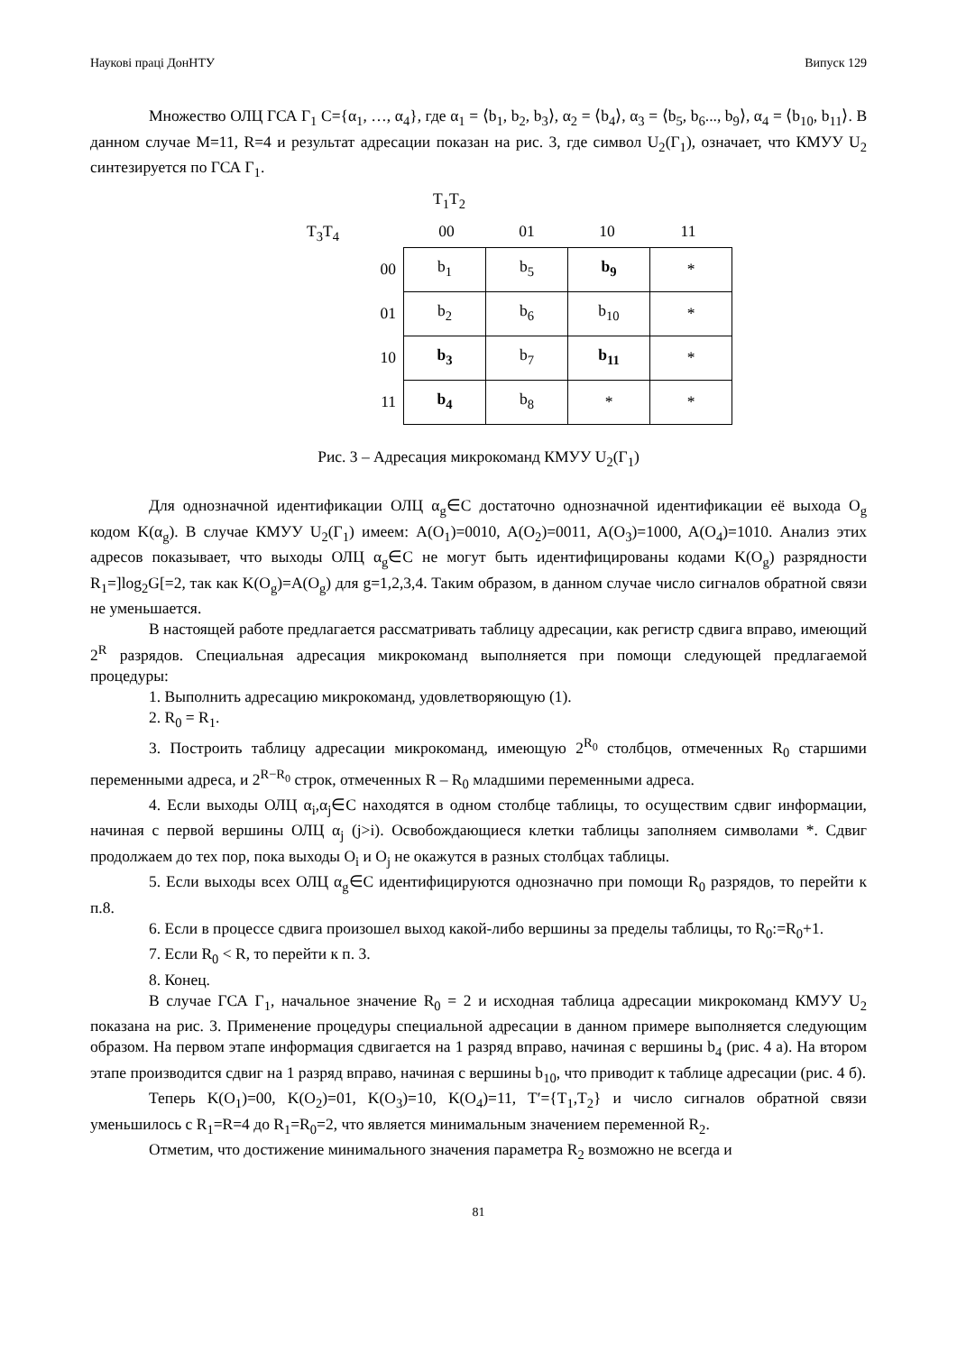Наукові праці ДонНТУ Випуск 129
Множество ОЛЦ ГСА Г<sub>1</sub> C={α<sub>1</sub>, …, α<sub>4</sub>}, где α<sub>1</sub> = ⟨b<sub>1</sub>, b<sub>2</sub>, b<sub>3</sub>⟩, α<sub>2</sub> = ⟨b<sub>4</sub>⟩, α<sub>3</sub> = ⟨b<sub>5</sub>, b<sub>6</sub>..., b<sub>9</sub>⟩, α<sub>4</sub> = ⟨b<sub>10</sub>, b<sub>11</sub>⟩. В данном случае M=11, R=4 и результат адресации показан на рис. 3, где символ U<sub>2</sub>(Г<sub>1</sub>), означает, что КМУУ U<sub>2</sub> синтезируется по ГСА Г<sub>1</sub>.
T<sub>1</sub>T<sub>2</sub>
T<sub>3</sub>T<sub>4</sub> 00 01 10 11
| 00 | b<sub>1</sub> | b<sub>5</sub> | b<sub>9</sub> | * |
| 01 | b<sub>2</sub> | b<sub>6</sub> | b<sub>10</sub> | * |
| 10 | b<sub>3</sub> | b<sub>7</sub> | b<sub>11</sub> | * |
| 11 | b<sub>4</sub> | b<sub>8</sub> | * | * |
Рис. 3 – Адресация микрокоманд КМУУ U<sub>2</sub>(Г<sub>1</sub>)
Для однозначной идентификации ОЛЦ α<sub>g</sub>∈C достаточно однозначной идентификации её выхода O<sub>g</sub> кодом K(α<sub>g</sub>). В случае КМУУ U<sub>2</sub>(Г<sub>1</sub>) имеем: A(O<sub>1</sub>)=0010, A(O<sub>2</sub>)=0011, A(O<sub>3</sub>)=1000, A(O<sub>4</sub>)=1010. Анализ этих адресов показывает, что выходы ОЛЦ α<sub>g</sub>∈C не могут быть идентифицированы кодами K(O<sub>g</sub>) разрядности R<sub>1</sub>=]log<sub>2</sub>G[=2, так как K(O<sub>g</sub>)=A(O<sub>g</sub>) для g=1,2,3,4. Таким образом, в данном случае число сигналов обратной связи не уменьшается.
В настоящей работе предлагается рассматривать таблицу адресации, как регистр сдвига вправо, имеющий 2<sup>R</sup> разрядов. Специальная адресация микрокоманд выполняется при помощи следующей предлагаемой процедуры:
1. Выполнить адресацию микрокоманд, удовлетворяющую (1).
2. R<sub>0</sub> = R<sub>1</sub>.
3. Построить таблицу адресации микрокоманд, имеющую 2<sup>R<sub>0</sub></sup> столбцов, отмеченных R<sub>0</sub> старшими переменными адреса, и 2<sup>R−R<sub>0</sub></sup> строк, отмеченных R – R<sub>0</sub> младшими переменными адреса.
4. Если выходы ОЛЦ α<sub>i</sub>,α<sub>j</sub>∈C находятся в одном столбце таблицы, то осуществим сдвиг информации, начиная с первой вершины ОЛЦ α<sub>j</sub> (j>i). Освобождающиеся клетки таблицы заполняем символами *. Сдвиг продолжаем до тех пор, пока выходы O<sub>i</sub> и O<sub>j</sub> не окажутся в разных столбцах таблицы.
5. Если выходы всех ОЛЦ α<sub>g</sub>∈C идентифицируются однозначно при помощи R<sub>0</sub> разрядов, то перейти к п.8.
6. Если в процессе сдвига произошел выход какой-либо вершины за пределы таблицы, то R<sub>0</sub>:=R<sub>0</sub>+1.
7. Если R<sub>0</sub> < R, то перейти к п. 3.
8. Конец.
В случае ГСА Г<sub>1</sub>, начальное значение R<sub>0</sub> = 2 и исходная таблица адресации микрокоманд КМУУ U<sub>2</sub> показана на рис. 3. Применение процедуры специальной адресации в данном примере выполняется следующим образом. На первом этапе информация сдвигается на 1 разряд вправо, начиная с вершины b<sub>4</sub> (рис. 4 а). На втором этапе производится сдвиг на 1 разряд вправо, начиная с вершины b<sub>10</sub>, что приводит к таблице адресации (рис. 4 б).
Теперь K(O<sub>1</sub>)=00, K(O<sub>2</sub>)=01, K(O<sub>3</sub>)=10, K(O<sub>4</sub>)=11, T′={T<sub>1</sub>,T<sub>2</sub>} и число сигналов обратной связи уменьшилось с R<sub>1</sub>=R=4 до R<sub>1</sub>=R<sub>0</sub>=2, что является минимальным значением переменной R<sub>2</sub>.
Отметим, что достижение минимального значения параметра R<sub>2</sub> возможно не всегда и
81